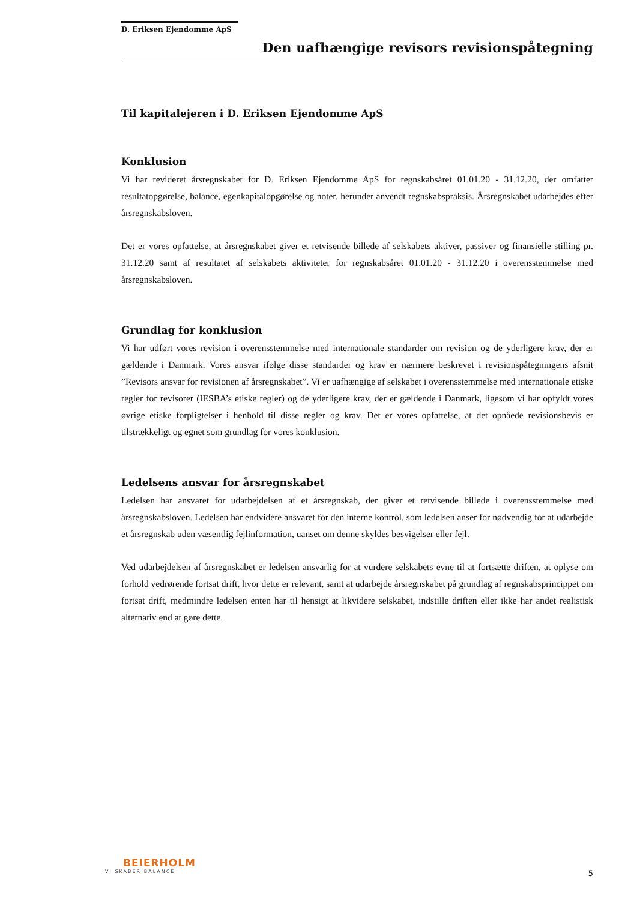D. Eriksen Ejendomme ApS
Den uafhængige revisors revisionspåtegning
Til kapitalejeren i D. Eriksen Ejendomme ApS
Konklusion
Vi har revideret årsregnskabet for D. Eriksen Ejendomme ApS for regnskabsåret 01.01.20 - 31.12.20, der omfatter resultatopgørelse, balance, egenkapitalopgørelse og noter, herunder anvendt regnskabspraksis. Årsregnskabet udarbejdes efter årsregnskabsloven.
Det er vores opfattelse, at årsregnskabet giver et retvisende billede af selskabets aktiver, passiver og finansielle stilling pr. 31.12.20 samt af resultatet af selskabets aktiviteter for regnskabsåret 01.01.20 - 31.12.20 i overensstemmelse med årsregnskabsloven.
Grundlag for konklusion
Vi har udført vores revision i overensstemmelse med internationale standarder om revision og de yderligere krav, der er gældende i Danmark. Vores ansvar ifølge disse standarder og krav er nærmere beskrevet i revisionspåtegningens afsnit ”Revisors ansvar for revisionen af årsregnskabet”. Vi er uafhængige af selskabet i overensstemmelse med internationale etiske regler for revisorer (IESBA’s etiske regler) og de yderligere krav, der er gældende i Danmark, ligesom vi har opfyldt vores øvrige etiske forpligtelser i henhold til disse regler og krav. Det er vores opfattelse, at det opnåede revisionsbevis er tilstrækkeligt og egnet som grundlag for vores konklusion.
Ledelsens ansvar for årsregnskabet
Ledelsen har ansvaret for udarbejdelsen af et årsregnskab, der giver et retvisende billede i overensstemmelse med årsregnskabsloven. Ledelsen har endvidere ansvaret for den interne kontrol, som ledelsen anser for nødvendig for at udarbejde et årsregnskab uden væsentlig fejlinformation, uanset om denne skyldes besvigelser eller fejl.
Ved udarbejdelsen af årsregnskabet er ledelsen ansvarlig for at vurdere selskabets evne til at fortsætte driften, at oplyse om forhold vedrørende fortsat drift, hvor dette er relevant, samt at udarbejde årsregnskabet på grundlag af regnskabsprincippet om fortsat drift, medmindre ledelsen enten har til hensigt at likvidere selskabet, indstille driften eller ikke har andet realistisk alternativ end at gøre dette.
BEIERHOLM
VI SKABER BALANCE
5